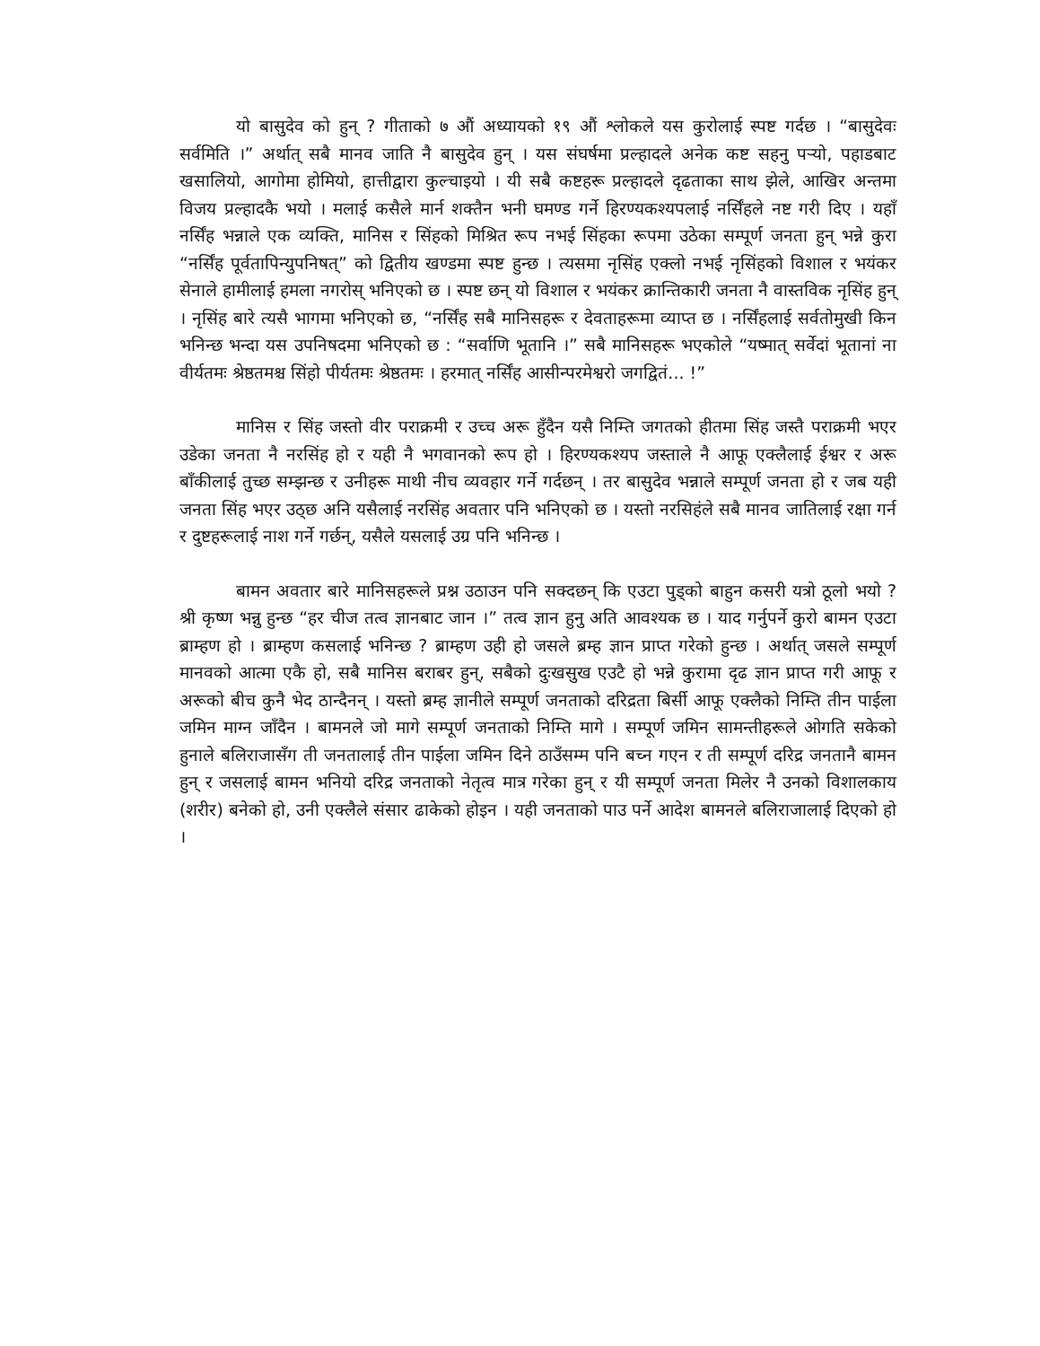यो बासुदेव को हुन् ? गीताको ७ औं अध्यायको १९ औं श्लोकले यस कुरोलाई स्पष्ट गर्दछ । “बासुदेवः सर्वमिति ।” अर्थात् सबै मानव जाति नै बासुदेव हुन् । यस संघर्षमा प्रल्हादले अनेक कष्ट सहनु पऱ्यो, पहाडबाट खसालियो, आगोमा होमियो, हात्तीद्वारा कुल्चाइयो । यी सबै कष्टहरू प्रल्हादले दृढताका साथ झेले, आखिर अन्तमा विजय प्रल्हादकै भयो । मलाई कसैले मार्न शक्तैन भनी घमण्ड गर्ने हिरण्यकश्यपलाई नर्सिंहले नष्ट गरी दिए । यहाँ नर्सिंह भन्नाले एक व्यक्ति, मानिस र सिंहको मिश्रित रूप नभई सिंहका रूपमा उठेका सम्पूर्ण जनता हुन् भन्ने कुरा “नर्सिंह पूर्वतापिन्युपनिषत्” को द्वितीय खण्डमा स्पष्ट हुन्छ । त्यसमा नृसिंह एक्लो नभई नृसिंहको विशाल र भयंकर सेनाले हामीलाई हमला नगरोस् भनिएको छ । स्पष्ट छन् यो विशाल र भयंकर क्रान्तिकारी जनता नै वास्तविक नृसिंह हुन् । नृसिंह बारे त्यसै भागमा भनिएको छ, “नर्सिंह सबै मानिसहरू र देवताहरूमा व्याप्त छ । नर्सिंहलाई सर्वतोमुखी किन भनिन्छ भन्दा यस उपनिषदमा भनिएको छ : “सर्वाणि भूतानि ।” सबै मानिसहरू भएकोले “यष्मात् सर्वेदां भूतानां ना वीर्यतमः श्रेष्ठतमश्च सिंहो पीर्यतमः श्रेष्ठतमः । हरमात् नर्सिंह आसीन्परमेश्वरो जगद्वितं... !”
मानिस र सिंह जस्तो वीर पराक्रमी र उच्च अरू हुँदैन यसै निम्ति जगतको हीतमा सिंह जस्तै पराक्रमी भएर उडेका जनता नै नरसिंह हो र यही नै भगवानको रूप हो । हिरण्यकश्यप जस्ताले नै आफू एक्लैलाई ईश्वर र अरू बाँकीलाई तुच्छ सम्झन्छ र उनीहरू माथी नीच व्यवहार गर्ने गर्दछन् । तर बासुदेव भन्नाले सम्पूर्ण जनता हो र जब यही जनता सिंह भएर उठ्छ अनि यसैलाई नरसिंह अवतार पनि भनिएको छ । यस्तो नरसिहंले सबै मानव जातिलाई रक्षा गर्न र दुष्टहरूलाई नाश गर्ने गर्छन्, यसैले यसलाई उग्र पनि भनिन्छ ।
बामन अवतार बारे मानिसहरूले प्रश्न उठाउन पनि सक्दछन् कि एउटा पुड्को बाहुन कसरी यत्रो ठूलो भयो ? श्री कृष्ण भन्नु हुन्छ “हर चीज तत्व ज्ञानबाट जान ।” तत्व ज्ञान हुनु अति आवश्यक छ । याद गर्नुपर्ने कुरो बामन एउटा ब्राम्हण हो । ब्राम्हण कसलाई भनिन्छ ? ब्राम्हण उही हो जसले ब्रम्ह ज्ञान प्राप्त गरेको हुन्छ । अर्थात् जसले सम्पूर्ण मानवको आत्मा एकै हो, सबै मानिस बराबर हुन्, सबैको दुःखसुख एउटै हो भन्ने कुरामा दृढ ज्ञान प्राप्त गरी आफू र अरूको बीच कुनै भेद ठान्दैनन् । यस्तो ब्रम्ह ज्ञानीले सम्पूर्ण जनताको दरिद्रता बिर्सी आफू एक्लैको निम्ति तीन पाईला जमिन माग्न जाँदैन । बामनले जो मागे सम्पूर्ण जनताको निम्ति मागे । सम्पूर्ण जमिन सामन्तीहरूले ओगति सकेको हुनाले बलिराजासँग ती जनतालाई तीन पाईला जमिन दिने ठाउँसम्म पनि बच्न गएन र ती सम्पूर्ण दरिद्र जनतानै बामन हुन् र जसलाई बामन भनियो दरिद्र जनताको नेतृत्व मात्र गरेका हुन् र यी सम्पूर्ण जनता मिलेर नै उनको विशालकाय (शरीर) बनेको हो, उनी एक्लैले संसार ढाकेको होइन । यही जनताको पाउ पर्ने आदेश बामनले बलिराजालाई दिएको हो ।